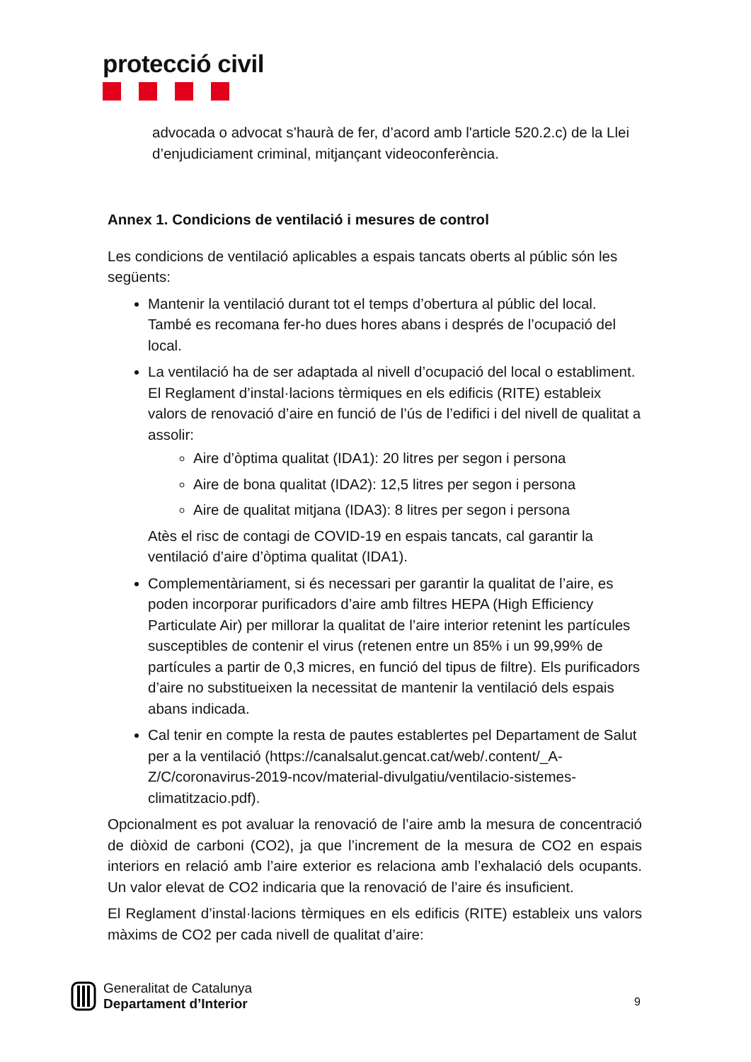protecció civil
advocada o advocat s’haurà de fer, d’acord amb l'article 520.2.c) de la Llei d’enjudiciament criminal, mitjançant videoconferència.
Annex 1. Condicions de ventilació i mesures de control
Les condicions de ventilació aplicables a espais tancats oberts al públic són les següents:
Mantenir la ventilació durant tot el temps d’obertura al públic del local. També es recomana fer-ho dues hores abans i després de l’ocupació del local.
La ventilació ha de ser adaptada al nivell d’ocupació del local o establiment. El Reglament d’instal·lacions tèrmiques en els edificis (RITE) estableix valors de renovació d’aire en funció de l’ús de l’edifici i del nivell de qualitat a assolir:
Aire d’òptima qualitat (IDA1): 20 litres per segon i persona
Aire de bona qualitat (IDA2): 12,5 litres per segon i persona
Aire de qualitat mitjana (IDA3): 8 litres per segon i persona
Atès el risc de contagi de COVID-19 en espais tancats, cal garantir la ventilació d’aire d’òptima qualitat (IDA1).
Complementàriament, si és necessari per garantir la qualitat de l’aire, es poden incorporar purificadors d’aire amb filtres HEPA (High Efficiency Particulate Air) per millorar la qualitat de l’aire interior retenint les partícules susceptibles de contenir el virus (retenen entre un 85% i un 99,99% de partícules a partir de 0,3 micres, en funció del tipus de filtre). Els purificadors d’aire no substitueixen la necessitat de mantenir la ventilació dels espais abans indicada.
Cal tenir en compte la resta de pautes establertes pel Departament de Salut per a la ventilació (https://canalsalut.gencat.cat/web/.content/_A-Z/C/coronavirus-2019-ncov/material-divulgatiu/ventilacio-sistemes-climatitzacio.pdf).
Opcionalment es pot avaluar la renovació de l’aire amb la mesura de concentració de diòxid de carboni (CO2), ja que l’increment de la mesura de CO2 en espais interiors en relació amb l’aire exterior es relaciona amb l’exhalació dels ocupants. Un valor elevat de CO2 indicaria que la renovació de l’aire és insuficient.
El Reglament d’instal·lacions tèrmiques en els edificis (RITE) estableix uns valors màxims de CO2 per cada nivell de qualitat d’aire:
Generalitat de Catalunya
Departament d’Interior
9